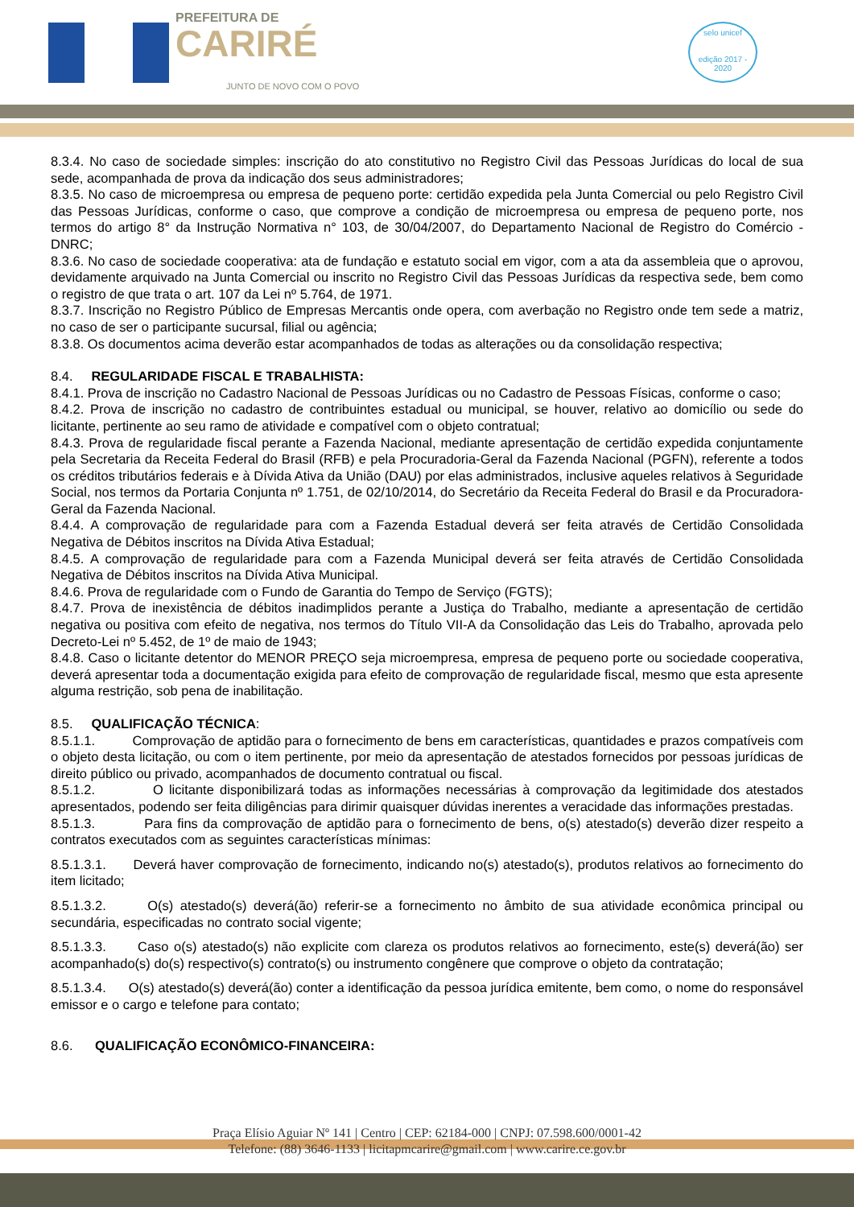PREFEITURA DE
CARIRÉ
JUNTO DE NOVO COM O POVO
selo unicef
edição 2017 - 2020
8.3.4. No caso de sociedade simples: inscrição do ato constitutivo no Registro Civil das Pessoas Jurídicas do local de sua sede, acompanhada de prova da indicação dos seus administradores;
8.3.5. No caso de microempresa ou empresa de pequeno porte: certidão expedida pela Junta Comercial ou pelo Registro Civil das Pessoas Jurídicas, conforme o caso, que comprove a condição de microempresa ou empresa de pequeno porte, nos termos do artigo 8° da Instrução Normativa n° 103, de 30/04/2007, do Departamento Nacional de Registro do Comércio - DNRC;
8.3.6. No caso de sociedade cooperativa: ata de fundação e estatuto social em vigor, com a ata da assembleia que o aprovou, devidamente arquivado na Junta Comercial ou inscrito no Registro Civil das Pessoas Jurídicas da respectiva sede, bem como o registro de que trata o art. 107 da Lei nº 5.764, de 1971.
8.3.7. Inscrição no Registro Público de Empresas Mercantis onde opera, com averbação no Registro onde tem sede a matriz, no caso de ser o participante sucursal, filial ou agência;
8.3.8. Os documentos acima deverão estar acompanhados de todas as alterações ou da consolidação respectiva;
8.4. REGULARIDADE FISCAL E TRABALHISTA:
8.4.1. Prova de inscrição no Cadastro Nacional de Pessoas Jurídicas ou no Cadastro de Pessoas Físicas, conforme o caso;
8.4.2. Prova de inscrição no cadastro de contribuintes estadual ou municipal, se houver, relativo ao domicílio ou sede do licitante, pertinente ao seu ramo de atividade e compatível com o objeto contratual;
8.4.3. Prova de regularidade fiscal perante a Fazenda Nacional, mediante apresentação de certidão expedida conjuntamente pela Secretaria da Receita Federal do Brasil (RFB) e pela Procuradoria-Geral da Fazenda Nacional (PGFN), referente a todos os créditos tributários federais e à Dívida Ativa da União (DAU) por elas administrados, inclusive aqueles relativos à Seguridade Social, nos termos da Portaria Conjunta nº 1.751, de 02/10/2014, do Secretário da Receita Federal do Brasil e da Procuradora-Geral da Fazenda Nacional.
8.4.4. A comprovação de regularidade para com a Fazenda Estadual deverá ser feita através de Certidão Consolidada Negativa de Débitos inscritos na Dívida Ativa Estadual;
8.4.5. A comprovação de regularidade para com a Fazenda Municipal deverá ser feita através de Certidão Consolidada Negativa de Débitos inscritos na Dívida Ativa Municipal.
8.4.6. Prova de regularidade com o Fundo de Garantia do Tempo de Serviço (FGTS);
8.4.7. Prova de inexistência de débitos inadimplidos perante a Justiça do Trabalho, mediante a apresentação de certidão negativa ou positiva com efeito de negativa, nos termos do Título VII-A da Consolidação das Leis do Trabalho, aprovada pelo Decreto-Lei nº 5.452, de 1º de maio de 1943;
8.4.8. Caso o licitante detentor do MENOR PREÇO seja microempresa, empresa de pequeno porte ou sociedade cooperativa, deverá apresentar toda a documentação exigida para efeito de comprovação de regularidade fiscal, mesmo que esta apresente alguma restrição, sob pena de inabilitação.
8.5. QUALIFICAÇÃO TÉCNICA:
8.5.1.1. Comprovação de aptidão para o fornecimento de bens em características, quantidades e prazos compatíveis com o objeto desta licitação, ou com o item pertinente, por meio da apresentação de atestados fornecidos por pessoas jurídicas de direito público ou privado, acompanhados de documento contratual ou fiscal.
8.5.1.2. O licitante disponibilizará todas as informações necessárias à comprovação da legitimidade dos atestados apresentados, podendo ser feita diligências para dirimir quaisquer dúvidas inerentes a veracidade das informações prestadas.
8.5.1.3. Para fins da comprovação de aptidão para o fornecimento de bens, o(s) atestado(s) deverão dizer respeito a contratos executados com as seguintes características mínimas:
8.5.1.3.1. Deverá haver comprovação de fornecimento, indicando no(s) atestado(s), produtos relativos ao fornecimento do item licitado;
8.5.1.3.2. O(s) atestado(s) deverá(ão) referir-se a fornecimento no âmbito de sua atividade econômica principal ou secundária, especificadas no contrato social vigente;
8.5.1.3.3. Caso o(s) atestado(s) não explicite com clareza os produtos relativos ao fornecimento, este(s) deverá(ão) ser acompanhado(s) do(s) respectivo(s) contrato(s) ou instrumento congênere que comprove o objeto da contratação;
8.5.1.3.4. O(s) atestado(s) deverá(ão) conter a identificação da pessoa jurídica emitente, bem como, o nome do responsável emissor e o cargo e telefone para contato;
8.6. QUALIFICAÇÃO ECONÔMICO-FINANCEIRA:
Praça Elísio Aguiar Nº 141 | Centro | CEP: 62184-000 | CNPJ: 07.598.600/0001-42
Telefone: (88) 3646-1133 | licitapmcarire@gmail.com | www.carire.ce.gov.br